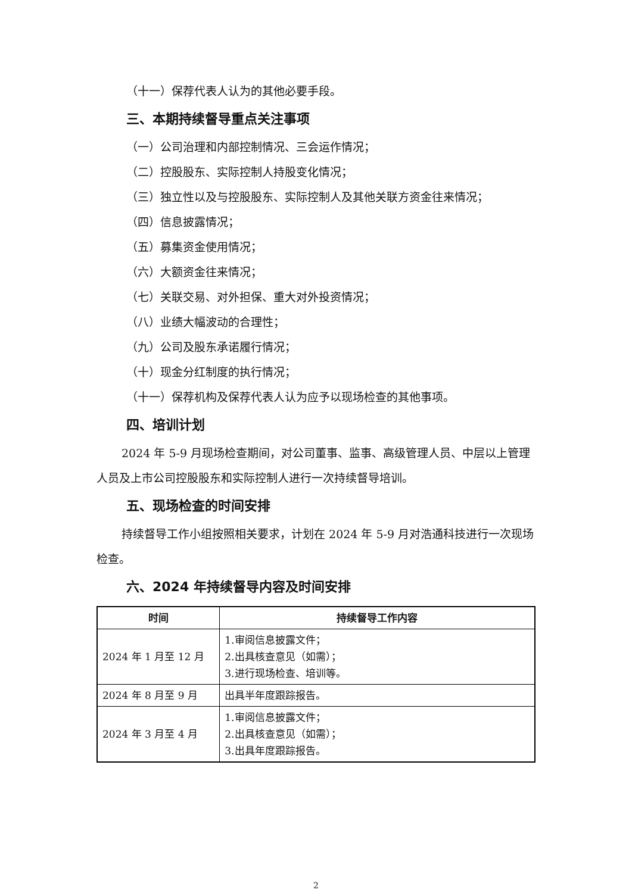（十一）保荐代表人认为的其他必要手段。
三、本期持续督导重点关注事项
（一）公司治理和内部控制情况、三会运作情况；
（二）控股股东、实际控制人持股变化情况；
（三）独立性以及与控股股东、实际控制人及其他关联方资金往来情况；
（四）信息披露情况；
（五）募集资金使用情况；
（六）大额资金往来情况；
（七）关联交易、对外担保、重大对外投资情况；
（八）业绩大幅波动的合理性；
（九）公司及股东承诺履行情况；
（十）现金分红制度的执行情况；
（十一）保荐机构及保荐代表人认为应予以现场检查的其他事项。
四、培训计划
2024 年 5-9 月现场检查期间，对公司董事、监事、高级管理人员、中层以上管理人员及上市公司控股股东和实际控制人进行一次持续督导培训。
五、现场检查的时间安排
持续督导工作小组按照相关要求，计划在 2024 年 5-9 月对浩通科技进行一次现场检查。
六、2024 年持续督导内容及时间安排
| 时间 | 持续督导工作内容 |
| --- | --- |
| 2024 年 1 月至 12 月 | 1.审阅信息披露文件； 2.出具核查意见（如需）； 3.进行现场检查、培训等。 |
| 2024 年 8 月至 9 月 | 出具半年度跟踪报告。 |
| 2024 年 3 月至 4 月 | 1.审阅信息披露文件； 2.出具核查意见（如需）； 3.出具年度跟踪报告。 |
2